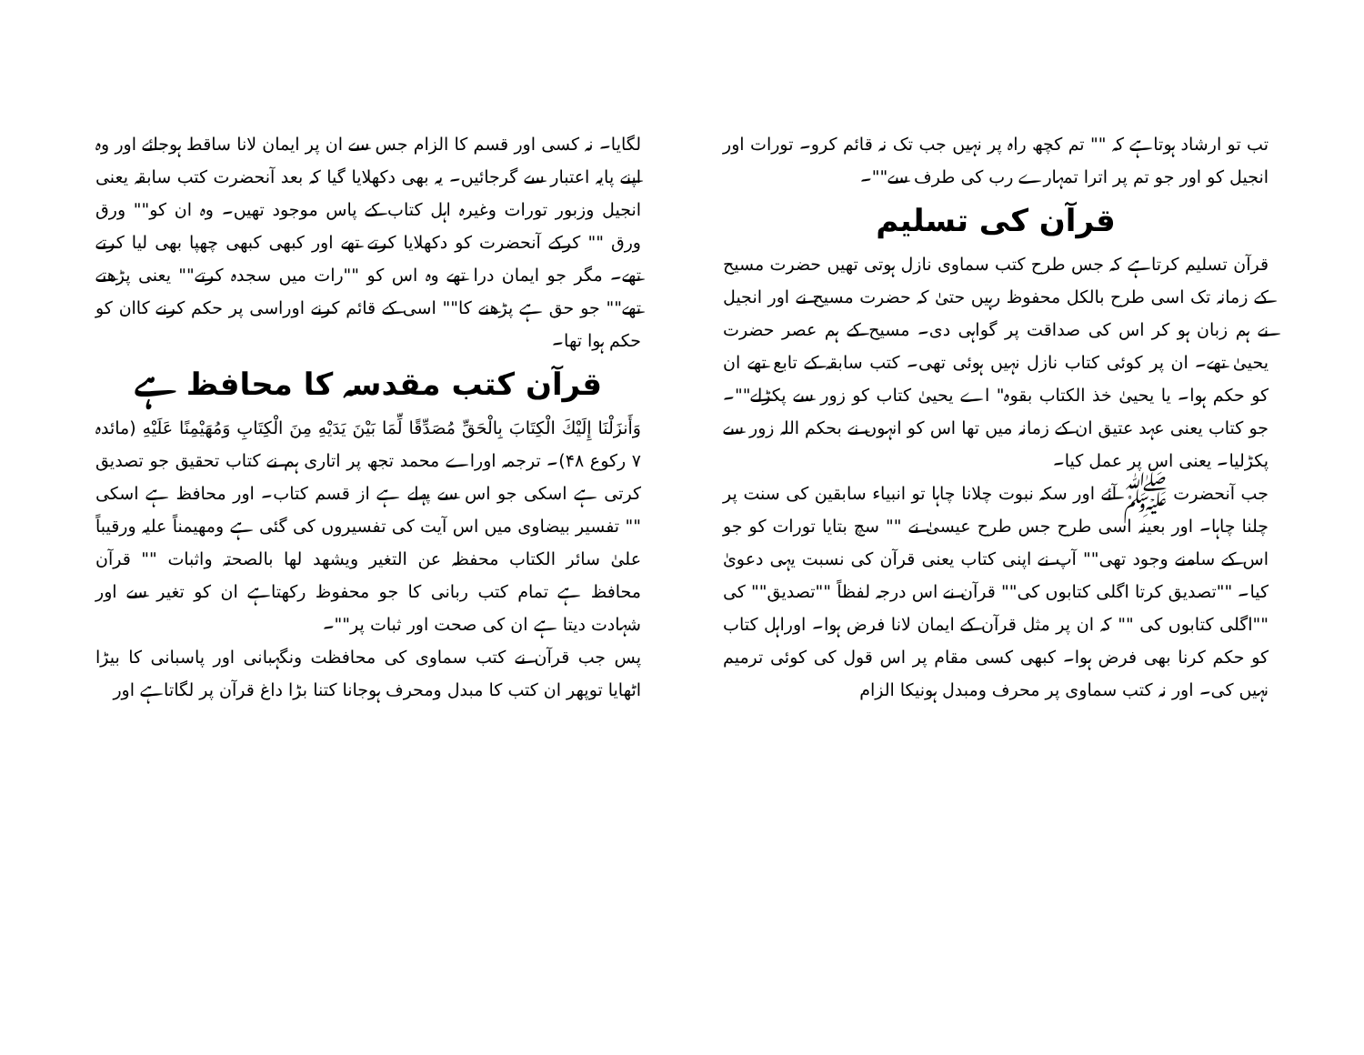تب تو ارشاد ہوتاہے کہ "" تم کچھ راہ پر نہیں جب تک نہ قائم کرو۔ تورات اور انجیل کو اور جو تم پر اترا تمہارے رب کی طرف سے""۔
قرآن کی تسلیم
قرآن تسلیم کرتاہے کہ جس طرح کتب سماوی نازل ہوتی تھیں حضرت مسیح کے زمانہ تک اسی طرح بالکل محفوظ رہیں حتیٰ کہ حضرت مسیح نے اور انجیل نے ہم زبان ہو کر اس کی صداقت پر گواہی دی۔ مسیح کے ہم عصر حضرت یحییٰ تھے۔ ان پر کوئی کتاب نازل نہیں ہوئی تھی۔ کتب سابقہ کے تابع تھے ان کو حکم ہوا۔ یا یحییٰ خذ الکتاب بقوہ" اے یحییٰ کتاب کو زور سے پکڑلے""۔ جو کتاب یعنی عہد عتیق ان کے زمانہ میں تھا اس کو انہوں نے بحکم اللہ زور سے پکڑلیا۔ یعنی اس پر عمل کیا۔
جب آنحضرت ﷺ آئے اور سکہ نبوت چلانا چاہا تو انبیاء سابقین کی سنت پر چلنا چاہا۔ اور بعینہ اسی طرح جس طرح عیسیٰ نے "" سچ بتایا تورات کو جو اس کے سامنے وجود تھی"" آپ نے اپنی کتاب یعنی قرآن کی نسبت یہی دعویٰ کیا۔ ""تصدیق کرتا اگلی کتابوں کی"" قرآن نے اس درجہ لفظاً ""تصدیق"" کی ""اگلی کتابوں کی "" کہ ان پر مثل قرآن کے ایمان لانا فرض ہوا۔ اوراہل کتاب کو حکم کرنا بھی فرض ہوا۔ کبھی کسی مقام پر اس قول کی کوئی ترمیم نہیں کی۔ اور نہ کتب سماوی پر محرف ومبدل ہونیکا الزام
لگایا۔ نہ کسی اور قسم کا الزام جس سے ان پر ایمان لانا ساقط ہوجائے اور وہ اپنے پایہ اعتبار سے گرجائیں۔ یہ بھی دکھلایا گیا کہ بعد آنحضرت کتب سابقہ یعنی انجیل وزبور تورات وغیرہ اہل کتاب کے پاس موجود تھیں۔ وہ ان کو"" ورق ورق "" کرکے آنحضرت کو دکھلایا کرتے تھے اور کبھی کبھی چھپا بھی لیا کرتے تھے۔ مگر جو ایمان درا تھے وہ اس کو ""رات میں سجدہ کرتے"" یعنی پڑھتے تھے"" جو حق ہے پڑھنے کا"" اسی کے قائم کرنے اوراسی پر حکم کرنے کاان کو حکم ہوا تھا۔
قرآن کتب مقدسہ کا محافظ ہے
وَأَنزَلْنَا إِلَيْكَ الْكِتَابَ بِالْحَقِّ مُصَدِّقًا لِّمَا بَيْنَ يَدَيْهِ مِنَ الْكِتَابِ وَمُهَيْمِنًا عَلَيْهِ (مائدہ ۷ رکوع ۴۸)۔ ترجمہ اوراے محمد تجھ پر اتاری ہم نے کتاب تحقیق جو تصدیق کرتی ہے اسکی جو اس سے پہلے ہے از قسم کتاب۔ اور محافظ ہے اسکی "" تفسیر بیضاوی میں اس آیت کی تفسیروں کی گئی ہے ومھیمناً علیہ ورقیباً علیٰ سائر الکتاب محفظہ عن التغیر ویشھد لھا بالصحتہ واثبات "" قرآن محافظ ہے تمام کتب ربانی کا جو محفوظ رکھتاہے ان کو تغیر سے اور شہادت دیتا ہے ان کی صحت اور ثبات پر""۔
پس جب قرآن نے کتب سماوی کی محافظت ونگہبانی اور پاسبانی کا بیڑا اٹھایا توپھر ان کتب کا مبدل ومحرف ہوجانا کتنا بڑا داغ قرآن پر لگاتاہے اور